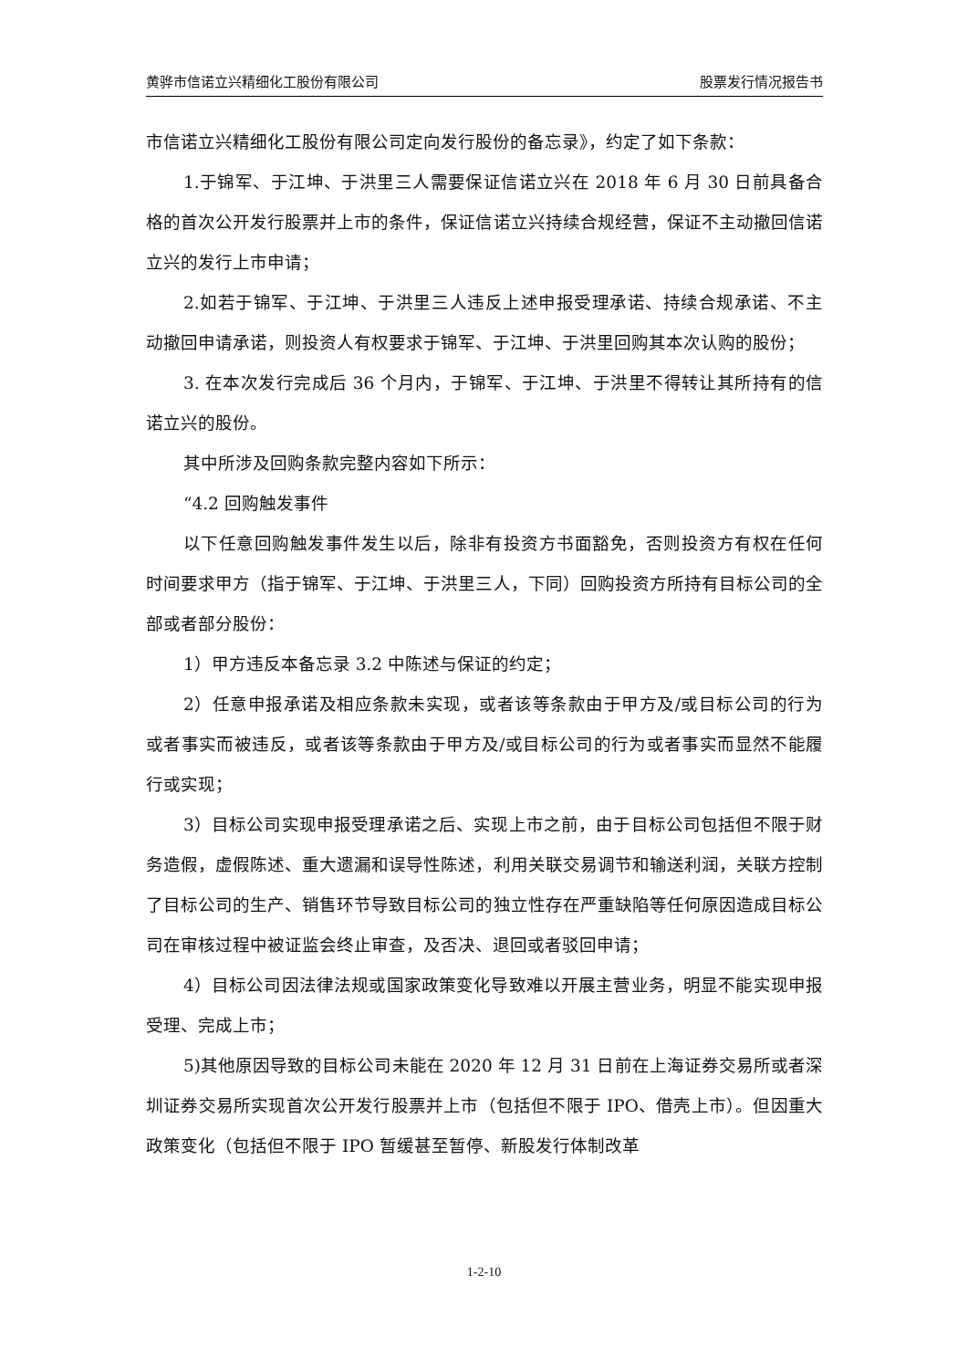黄骅市信诺立兴精细化工股份有限公司 股票发行情况报告书
市信诺立兴精细化工股份有限公司定向发行股份的备忘录》，约定了如下条款：
1.于锦军、于江坤、于洪里三人需要保证信诺立兴在 2018 年 6 月 30 日前具备合格的首次公开发行股票并上市的条件，保证信诺立兴持续合规经营，保证不主动撤回信诺立兴的发行上市申请；
2.如若于锦军、于江坤、于洪里三人违反上述申报受理承诺、持续合规承诺、不主动撤回申请承诺，则投资人有权要求于锦军、于江坤、于洪里回购其本次认购的股份；
3. 在本次发行完成后 36 个月内，于锦军、于江坤、于洪里不得转让其所持有的信诺立兴的股份。
其中所涉及回购条款完整内容如下所示：
“4.2 回购触发事件
以下任意回购触发事件发生以后，除非有投资方书面豁免，否则投资方有权在任何时间要求甲方（指于锦军、于江坤、于洪里三人，下同）回购投资方所持有目标公司的全部或者部分股份：
1）甲方违反本备忘录 3.2 中陈述与保证的约定；
2）任意申报承诺及相应条款未实现，或者该等条款由于甲方及/或目标公司的行为或者事实而被违反，或者该等条款由于甲方及/或目标公司的行为或者事实而显然不能履行或实现；
3）目标公司实现申报受理承诺之后、实现上市之前，由于目标公司包括但不限于财务造假，虚假陈述、重大遗漏和误导性陈述，利用关联交易调节和输送利润，关联方控制了目标公司的生产、销售环节导致目标公司的独立性存在严重缺陷等任何原因造成目标公司在审核过程中被证监会终止审查，及否决、退回或者驳回申请；
4）目标公司因法律法规或国家政策变化导致难以开展主营业务，明显不能实现申报受理、完成上市；
5)其他原因导致的目标公司未能在 2020 年 12 月 31 日前在上海证券交易所或者深圳证券交易所实现首次公开发行股票并上市（包括但不限于 IPO、借壳上市）。但因重大政策变化（包括但不限于 IPO 暂缓甚至暂停、新股发行体制改革
1-2-10